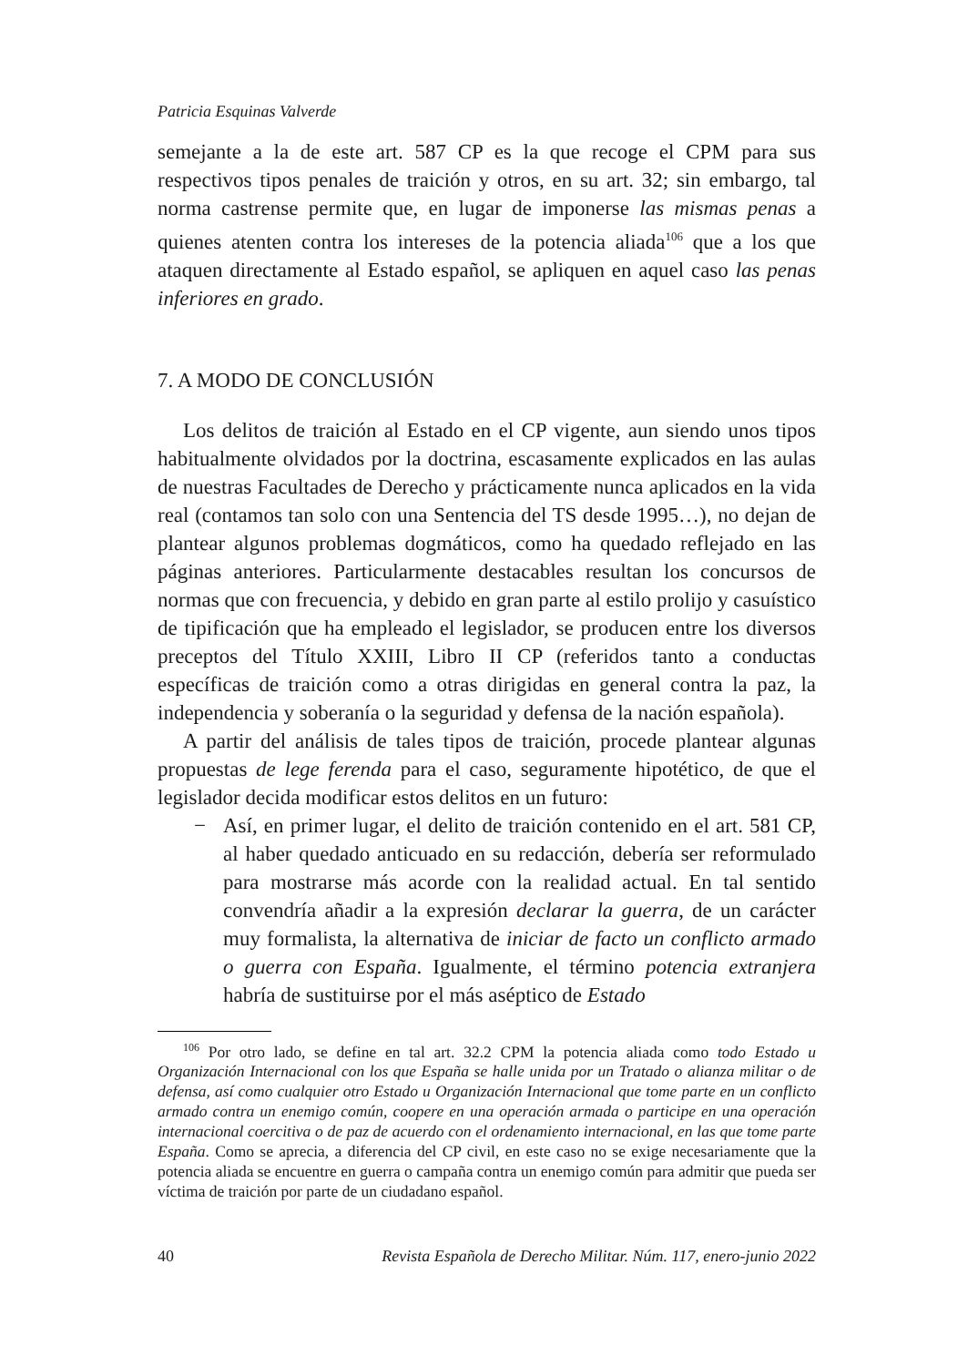Patricia Esquinas Valverde
semejante a la de este art. 587 CP es la que recoge el CPM para sus respectivos tipos penales de traición y otros, en su art. 32; sin embargo, tal norma castrense permite que, en lugar de imponerse las mismas penas a quienes atenten contra los intereses de la potencia aliada<sup>106</sup> que a los que ataquen directamente al Estado español, se apliquen en aquel caso las penas inferiores en grado.
7. A MODO DE CONCLUSIÓN
Los delitos de traición al Estado en el CP vigente, aun siendo unos tipos habitualmente olvidados por la doctrina, escasamente explicados en las aulas de nuestras Facultades de Derecho y prácticamente nunca aplicados en la vida real (contamos tan solo con una Sentencia del TS desde 1995…), no dejan de plantear algunos problemas dogmáticos, como ha quedado reflejado en las páginas anteriores. Particularmente destacables resultan los concursos de normas que con frecuencia, y debido en gran parte al estilo prolijo y casuístico de tipificación que ha empleado el legislador, se producen entre los diversos preceptos del Título XXIII, Libro II CP (referidos tanto a conductas específicas de traición como a otras dirigidas en general contra la paz, la independencia y soberanía o la seguridad y defensa de la nación española).
A partir del análisis de tales tipos de traición, procede plantear algunas propuestas de lege ferenda para el caso, seguramente hipotético, de que el legislador decida modificar estos delitos en un futuro:
− Así, en primer lugar, el delito de traición contenido en el art. 581 CP, al haber quedado anticuado en su redacción, debería ser reformulado para mostrarse más acorde con la realidad actual. En tal sentido convendría añadir a la expresión declarar la guerra, de un carácter muy formalista, la alternativa de iniciar de facto un conflicto armado o guerra con España. Igualmente, el término potencia extranjera habría de sustituirse por el más aséptico de Estado
<sup>106</sup> Por otro lado, se define en tal art. 32.2 CPM la potencia aliada como todo Estado u Organización Internacional con los que España se halle unida por un Tratado o alianza militar o de defensa, así como cualquier otro Estado u Organización Internacional que tome parte en un conflicto armado contra un enemigo común, coopere en una operación armada o participe en una operación internacional coercitiva o de paz de acuerdo con el ordenamiento internacional, en las que tome parte España. Como se aprecia, a diferencia del CP civil, en este caso no se exige necesariamente que la potencia aliada se encuentre en guerra o campaña contra un enemigo común para admitir que pueda ser víctima de traición por parte de un ciudadano español.
40 Revista Española de Derecho Militar. Núm. 117, enero-junio 2022